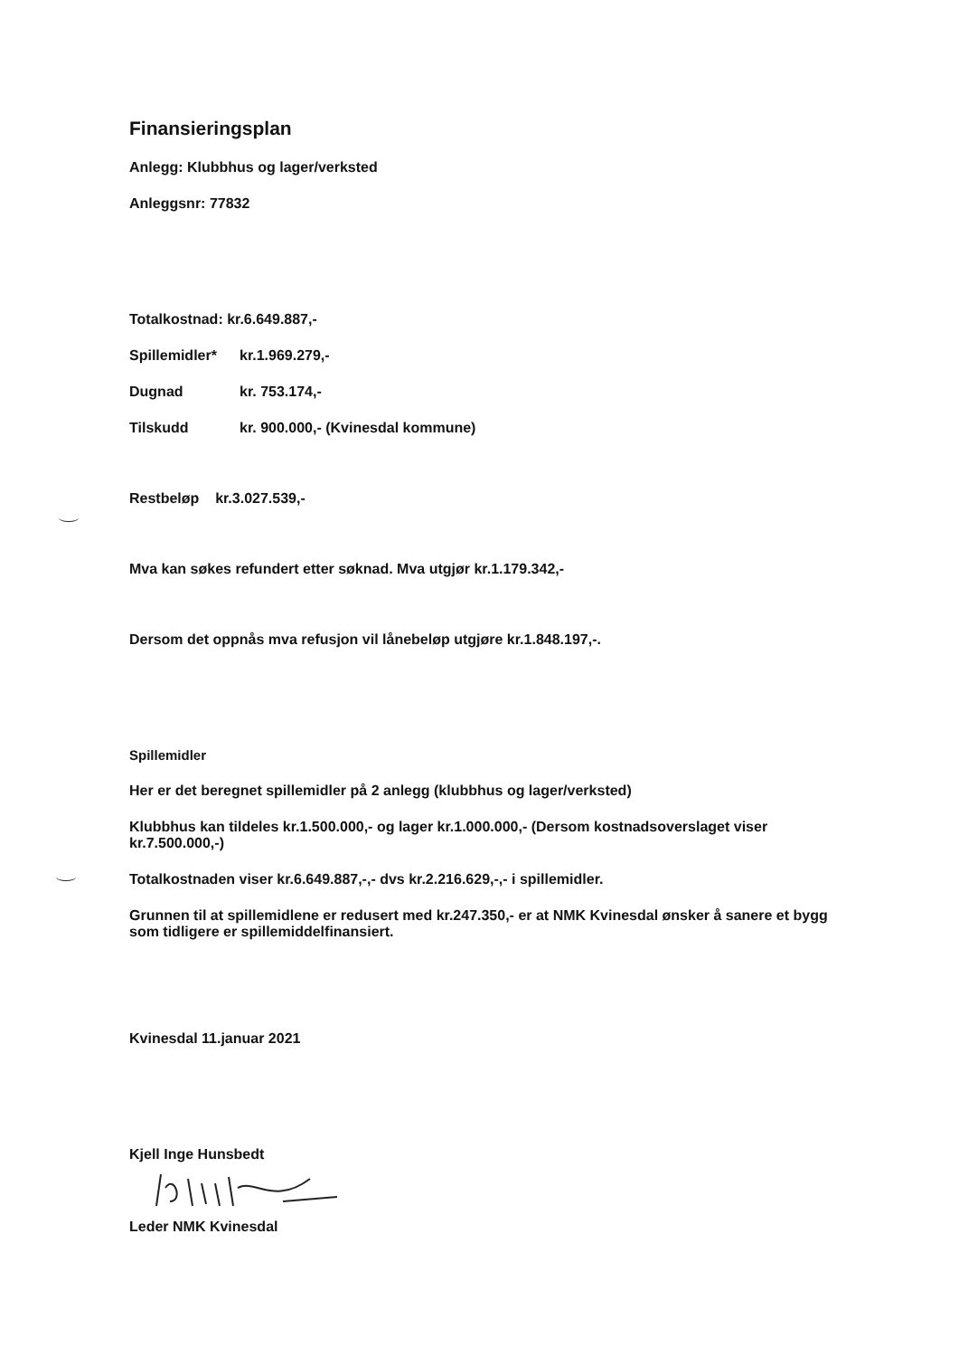Finansieringsplan
Anlegg: Klubbhus og lager/verksted
Anleggsnr: 77832
Totalkostnad: kr.6.649.887,-
Spillemidler* kr.1.969.279,-
Dugnad kr. 753.174,-
Tilskudd kr. 900.000,- (Kvinesdal kommune)
Restbeløp kr.3.027.539,-
Mva kan søkes refundert etter søknad. Mva utgjør kr.1.179.342,-
Dersom det oppnås mva refusjon vil lånebeløp utgjøre kr.1.848.197,-.
Spillemidler
Her er det beregnet spillemidler på 2 anlegg (klubbhus og lager/verksted)
Klubbhus kan tildeles kr.1.500.000,- og lager kr.1.000.000,- (Dersom kostnadsoverslaget viser kr.7.500.000,-)
Totalkostnaden viser kr.6.649.887,-,- dvs kr.2.216.629,-,- i spillemidler.
Grunnen til at spillemidlene er redusert med kr.247.350,- er at NMK Kvinesdal ønsker å sanere et bygg som tidligere er spillemiddelfinansiert.
Kvinesdal 11.januar 2021
Kjell Inge Hunsbedt
Leder NMK Kvinesdal